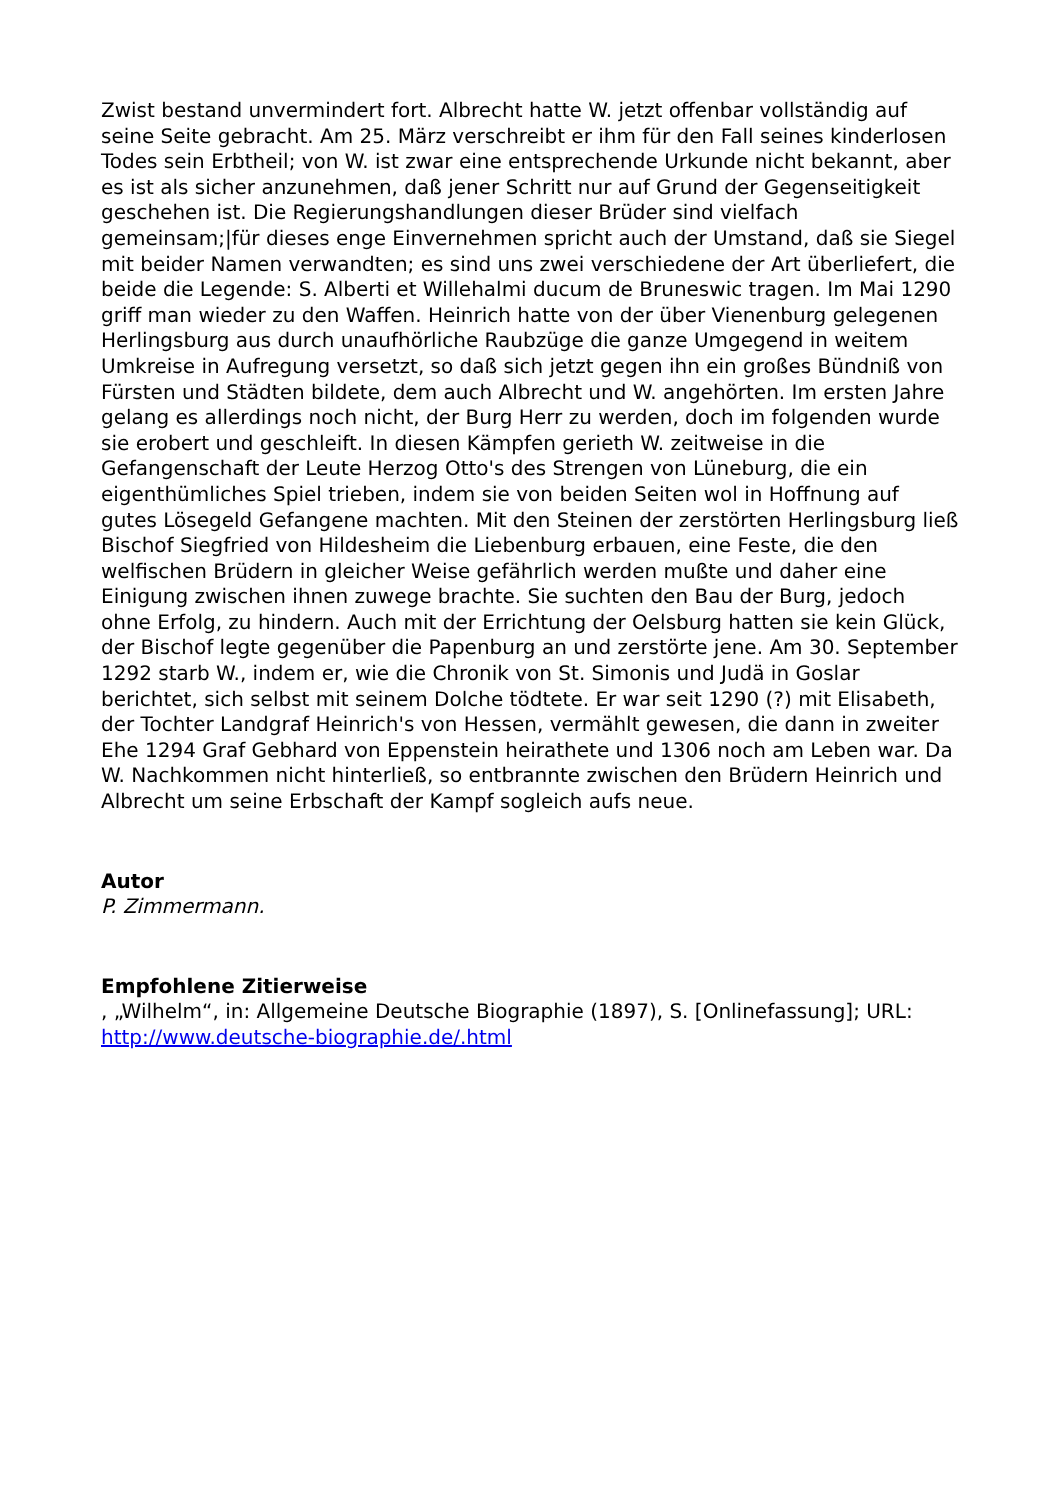Zwist bestand unvermindert fort. Albrecht hatte W. jetzt offenbar vollständig auf seine Seite gebracht. Am 25. März verschreibt er ihm für den Fall seines kinderlosen Todes sein Erbtheil; von W. ist zwar eine entsprechende Urkunde nicht bekannt, aber es ist als sicher anzunehmen, daß jener Schritt nur auf Grund der Gegenseitigkeit geschehen ist. Die Regierungshandlungen dieser Brüder sind vielfach gemeinsam;|für dieses enge Einvernehmen spricht auch der Umstand, daß sie Siegel mit beider Namen verwandten; es sind uns zwei verschiedene der Art überliefert, die beide die Legende: S. Alberti et Willehalmi ducum de Bruneswic tragen. Im Mai 1290 griff man wieder zu den Waffen. Heinrich hatte von der über Vienenburg gelegenen Herlingsburg aus durch unaufhörliche Raubzüge die ganze Umgegend in weitem Umkreise in Aufregung versetzt, so daß sich jetzt gegen ihn ein großes Bündniß von Fürsten und Städten bildete, dem auch Albrecht und W. angehörten. Im ersten Jahre gelang es allerdings noch nicht, der Burg Herr zu werden, doch im folgenden wurde sie erobert und geschleift. In diesen Kämpfen gerieth W. zeitweise in die Gefangenschaft der Leute Herzog Otto's des Strengen von Lüneburg, die ein eigenthümliches Spiel trieben, indem sie von beiden Seiten wol in Hoffnung auf gutes Lösegeld Gefangene machten. Mit den Steinen der zerstörten Herlingsburg ließ Bischof Siegfried von Hildesheim die Liebenburg erbauen, eine Feste, die den welfischen Brüdern in gleicher Weise gefährlich werden mußte und daher eine Einigung zwischen ihnen zuwege brachte. Sie suchten den Bau der Burg, jedoch ohne Erfolg, zu hindern. Auch mit der Errichtung der Oelsburg hatten sie kein Glück, der Bischof legte gegenüber die Papenburg an und zerstörte jene. Am 30. September 1292 starb W., indem er, wie die Chronik von St. Simonis und Judä in Goslar berichtet, sich selbst mit seinem Dolche tödtete. Er war seit 1290 (?) mit Elisabeth, der Tochter Landgraf Heinrich's von Hessen, vermählt gewesen, die dann in zweiter Ehe 1294 Graf Gebhard von Eppenstein heirathete und 1306 noch am Leben war. Da W. Nachkommen nicht hinterließ, so entbrannte zwischen den Brüdern Heinrich und Albrecht um seine Erbschaft der Kampf sogleich aufs neue.
Autor
P. Zimmermann.
Empfohlene Zitierweise
, „Wilhelm“, in: Allgemeine Deutsche Biographie (1897), S. [Onlinefassung]; URL: http://www.deutsche-biographie.de/.html